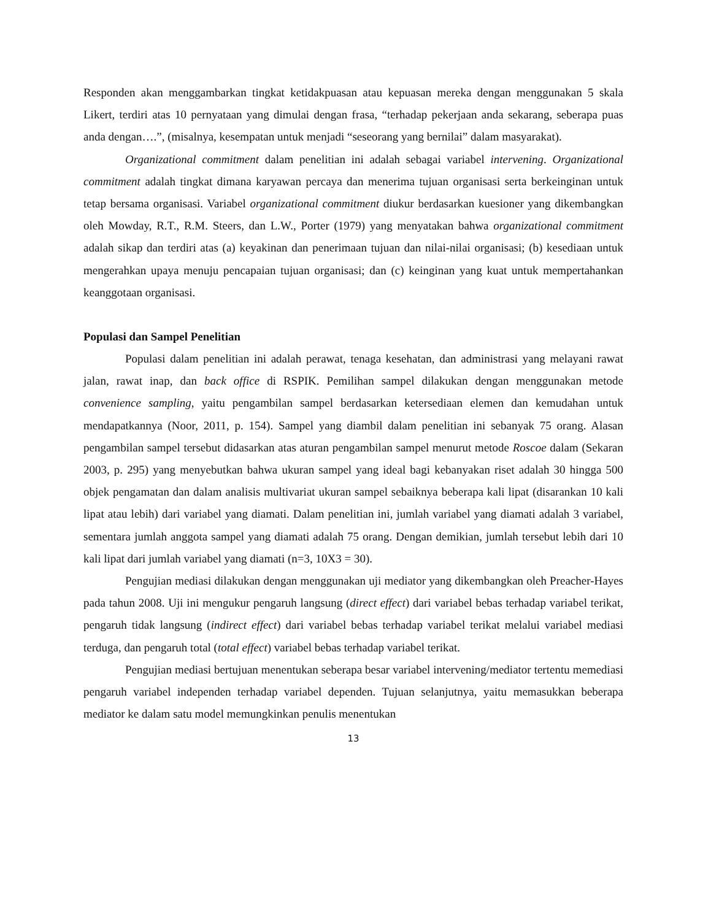Responden akan menggambarkan tingkat ketidakpuasan atau kepuasan mereka dengan menggunakan 5 skala Likert, terdiri atas 10 pernyataan yang dimulai dengan frasa, “terhadap pekerjaan anda sekarang, seberapa puas anda dengan….”, (misalnya, kesempatan untuk menjadi “seseorang yang bernilai” dalam masyarakat).
Organizational commitment dalam penelitian ini adalah sebagai variabel intervening. Organizational commitment adalah tingkat dimana karyawan percaya dan menerima tujuan organisasi serta berkeinginan untuk tetap bersama organisasi. Variabel organizational commitment diukur berdasarkan kuesioner yang dikembangkan oleh Mowday, R.T., R.M. Steers, dan L.W., Porter (1979) yang menyatakan bahwa organizational commitment adalah sikap dan terdiri atas (a) keyakinan dan penerimaan tujuan dan nilai-nilai organisasi; (b) kesediaan untuk mengerahkan upaya menuju pencapaian tujuan organisasi; dan (c) keinginan yang kuat untuk mempertahankan keanggotaan organisasi.
Populasi dan Sampel Penelitian
Populasi dalam penelitian ini adalah perawat, tenaga kesehatan, dan administrasi yang melayani rawat jalan, rawat inap, dan back office di RSPIK. Pemilihan sampel dilakukan dengan menggunakan metode convenience sampling, yaitu pengambilan sampel berdasarkan ketersediaan elemen dan kemudahan untuk mendapatkannya (Noor, 2011, p. 154). Sampel yang diambil dalam penelitian ini sebanyak 75 orang. Alasan pengambilan sampel tersebut didasarkan atas aturan pengambilan sampel menurut metode Roscoe dalam (Sekaran 2003, p. 295) yang menyebutkan bahwa ukuran sampel yang ideal bagi kebanyakan riset adalah 30 hingga 500 objek pengamatan dan dalam analisis multivariat ukuran sampel sebaiknya beberapa kali lipat (disarankan 10 kali lipat atau lebih) dari variabel yang diamati. Dalam penelitian ini, jumlah variabel yang diamati adalah 3 variabel, sementara jumlah anggota sampel yang diamati adalah 75 orang. Dengan demikian, jumlah tersebut lebih dari 10 kali lipat dari jumlah variabel yang diamati (n=3, 10X3 = 30).
Pengujian mediasi dilakukan dengan menggunakan uji mediator yang dikembangkan oleh Preacher-Hayes pada tahun 2008. Uji ini mengukur pengaruh langsung (direct effect) dari variabel bebas terhadap variabel terikat, pengaruh tidak langsung (indirect effect) dari variabel bebas terhadap variabel terikat melalui variabel mediasi terduga, dan pengaruh total (total effect) variabel bebas terhadap variabel terikat.
Pengujian mediasi bertujuan menentukan seberapa besar variabel intervening/mediator tertentu memediasi pengaruh variabel independen terhadap variabel dependen. Tujuan selanjutnya, yaitu memasukkan beberapa mediator ke dalam satu model memungkinkan penulis menentukan
13